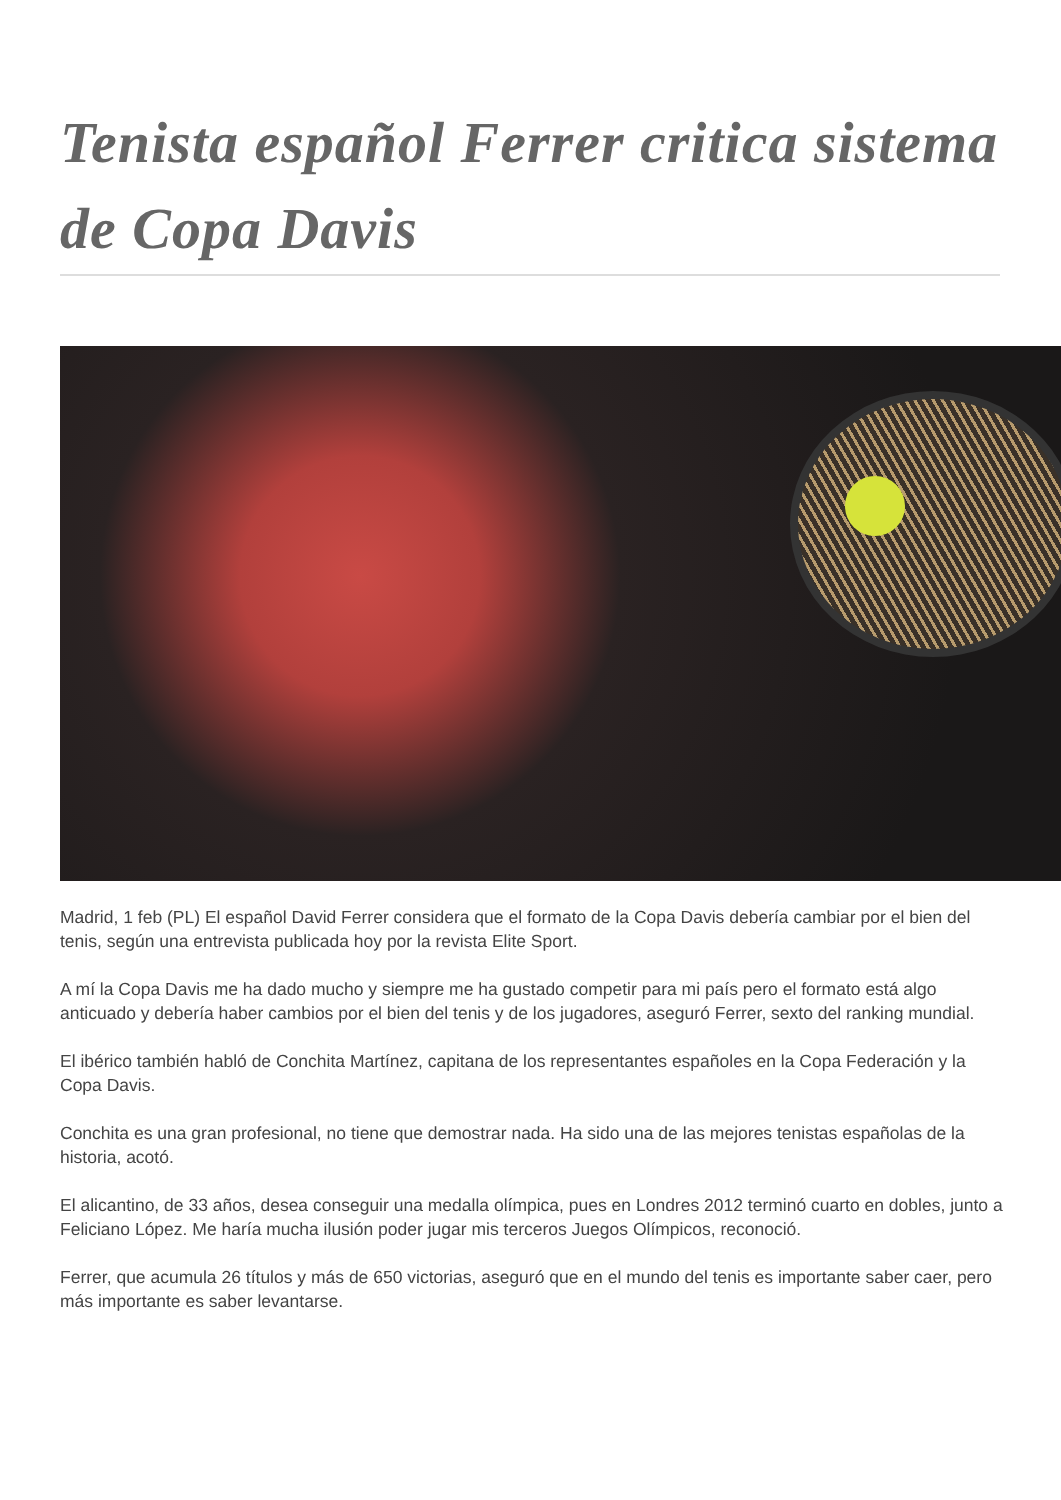Tenista español Ferrer critica sistema de Copa Davis
Madrid, 1 feb (PL) El español David Ferrer considera que el formato de la Copa Davis debería cambiar por el bien del tenis, según una entrevista publicada hoy por la revista Elite Sport.
A mí la Copa Davis me ha dado mucho y siempre me ha gustado competir para mi país pero el formato está algo anticuado y debería haber cambios por el bien del tenis y de los jugadores, aseguró Ferrer, sexto del ranking mundial.
El ibérico también habló de Conchita Martínez, capitana de los representantes españoles en la Copa Federación y la Copa Davis.
Conchita es una gran profesional, no tiene que demostrar nada. Ha sido una de las mejores tenistas españolas de la historia, acotó.
El alicantino, de 33 años, desea conseguir una medalla olímpica, pues en Londres 2012 terminó cuarto en dobles, junto a Feliciano López. Me haría mucha ilusión poder jugar mis terceros Juegos Olímpicos, reconoció.
Ferrer, que acumula 26 títulos y más de 650 victorias, aseguró que en el mundo del tenis es importante saber caer, pero más importante es saber levantarse.